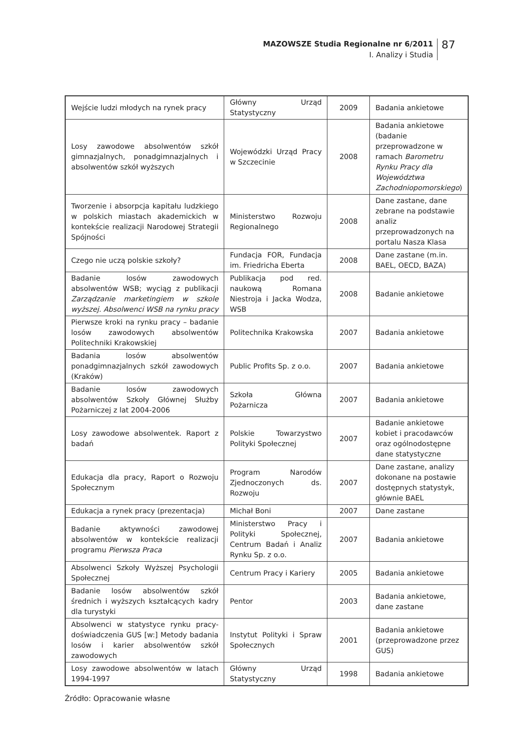MAZOWSZE Studia Regionalne nr 6/2011
I. Analizy i Studia
87
| Wejście ludzi młodych na rynek pracy | Główny Urząd Statystyczny | 2009 | Badania ankietowe |
| Losy zawodowe absolwentów szkół gimnazjalnych, ponadgimnazjalnych i absolwentów szkół wyższych | Wojewódzki Urząd Pracy w Szczecinie | 2008 | Badania ankietowe (badanie przeprowadzone w ramach Barometru Rynku Pracy dla Województwa Zachodniopomorskiego ) |
| Tworzenie i absorpcja kapitału ludzkiego w polskich miastach akademickich w kontekście realizacji Narodowej Strategii Spójności | Ministerstwo Rozwoju Regionalnego | 2008 | Dane zastane, dane zebrane na podstawie analiz przeprowadzonych na portalu Nasza Klasa |
| Czego nie uczą polskie szkoły? | Fundacja FOR, Fundacja im. Friedricha Eberta | 2008 | Dane zastane (m.in. BAEL, OECD, BAZA) |
| Badanie losów zawodowych absolwentów WSB; wyciąg z publikacji Zarządzanie marketingiem w szkole wyższej. Absolwenci WSB na rynku pracy | Publikacja pod red. naukową Romana Niestroja i Jacka Wodza, WSB | 2008 | Badanie ankietowe |
| Pierwsze kroki na rynku pracy – badanie losów zawodowych absolwentów Politechniki Krakowskiej | Politechnika Krakowska | 2007 | Badania ankietowe |
| Badania losów absolwentów ponadgimnazjalnych szkół zawodowych (Kraków) | Public Profits Sp. z o.o. | 2007 | Badania ankietowe |
| Badanie losów zawodowych absolwentów Szkoły Głównej Służby Pożarniczej z lat 2004-2006 | Szkoła Główna Pożarnicza | 2007 | Badania ankietowe |
| Losy zawodowe absolwentek. Raport z badań | Polskie Towarzystwo Polityki Społecznej | 2007 | Badanie ankietowe kobiet i pracodawców oraz ogólnodostępne dane statystyczne |
| Edukacja dla pracy, Raport o Rozwoju Społecznym | Program Narodów Zjednoczonych ds. Rozwoju | 2007 | Dane zastane, analizy dokonane na postawie dostępnych statystyk, głównie BAEL |
| Edukacja a rynek pracy (prezentacja) | Michał Boni | 2007 | Dane zastane |
| Badanie aktywności zawodowej absolwentów w kontekście realizacji programu Pierwsza Praca | Ministerstwo Pracy i Polityki Społecznej, Centrum Badań i Analiz Rynku Sp. z o.o. | 2007 | Badania ankietowe |
| Absolwenci Szkoły Wyższej Psychologii Społecznej | Centrum Pracy i Kariery | 2005 | Badania ankietowe |
| Badanie losów absolwentów szkół średnich i wyższych kształcących kadry dla turystyki | Pentor | 2003 | Badania ankietowe, dane zastane |
| Absolwenci w statystyce rynku pracy-doświadczenia GUS [w:] Metody badania losów i karier absolwentów szkół zawodowych | Instytut Polityki i Spraw Społecznych | 2001 | Badania ankietowe (przeprowadzone przez GUS) |
| Losy zawodowe absolwentów w latach 1994-1997 | Główny Urząd Statystyczny | 1998 | Badania ankietowe |
Źródło: Opracowanie własne